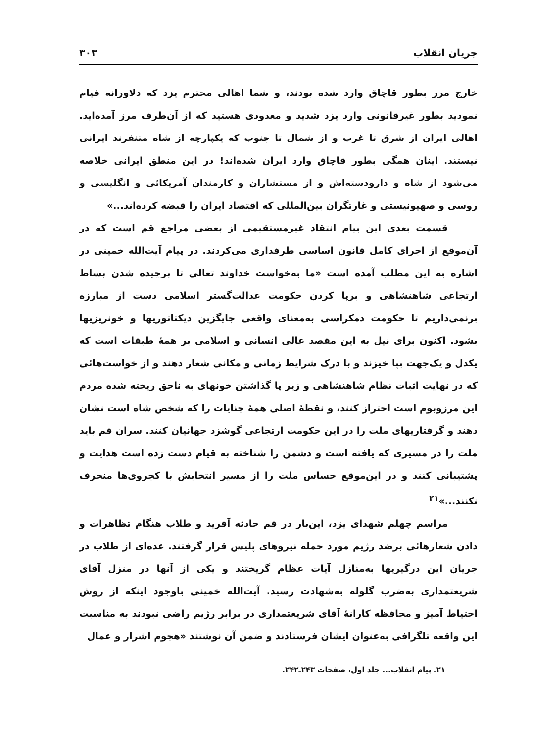جریان انقلاب ۳۰۳
خارج مرز بطور قاچاق وارد شده بودند، و شما اهالی محترم یزد که دلاورانه قیام نمودید بطور غیرقانونی وارد یزد شدید و معدودی هستید که از آن‌طرف مرز آمده‌اید. اهالی ایران از شرق تا غرب و از شمال تا جنوب که یکپارچه از شاه متنفرند ایرانی نیستند. اینان همگی بطور قاچاق وارد ایران شده‌اند! در این منطق ایرانی خلاصه می‌شود از شاه و دارودسته‌اش و از مستشاران و کارمندان آمریکائی و انگلیسی و روسی و صهیونیستی و غارتگران بین‌المللی که اقتصاد ایران را قبضه کرده‌اند...»
قسمت بعدی این پیام انتقاد غیرمستقیمی از بعضی مراجع قم است که در آن‌موقع از اجرای کامل قانون اساسی طرفداری می‌کردند. در پیام آیت‌الله خمینی در اشاره به این مطلب آمده است «ما به‌خواست خداوند تعالی تا برچیده شدن بساط ارتجاعی شاهنشاهی و برپا کردن حکومت عدالت‌گستر اسلامی دست از مبارزه برنمی‌داریم تا حکومت دمکراسی به‌معنای واقعی جایگزین دیکتاتوریها و خونریزیها بشود. اکنون برای نیل به این مقصد عالی انسانی و اسلامی بر همهٔ طبقات است که یکدل و یک‌جهت بپا خیزند و با درک شرایط زمانی و مکانی شعار دهند و از خواست‌هائی که در نهایت اثبات نظام شاهنشاهی و زیر پا گذاشتن خونهای به ناحق ریخته شده مردم این مرزوبوم است احتراز کنند، و نقطهٔ اصلی همهٔ جنایات را که شخص شاه است نشان دهند و گرفتاریهای ملت را در این حکومت ارتجاعی گوشزد جهانیان کنند. سران قم باید ملت را در مسیری که یافته است و دشمن را شناخته به قیام دست زده است هدایت و پشتیبانی کنند و در این‌موقع حساس ملت را از مسیر انتخابش با کجروی‌ها منحرف نکنند...»<sup>۲۱</sup>
مراسم چهلم شهدای یزد، این‌بار در قم حادثه آفرید و طلاب هنگام تظاهرات و دادن شعارهائی برضد رژیم مورد حمله نیروهای پلیس قرار گرفتند. عده‌ای از طلاب در جریان این درگیریها به‌منازل آیات عظام گریختند و یکی از آنها در منزل آقای شریعتمداری به‌ضرب گلوله به‌شهادت رسید. آیت‌الله خمینی باوجود اینکه از روش احتیاط آمیز و محافظه کارانهٔ آقای شریعتمداری در برابر رژیم راضی نبودند به مناسبت این واقعه تلگرافی به‌عنوان ایشان فرستادند و ضمن آن نوشتند «هجوم اشرار و عمال
۲۱ـ پیام انقلاب... جلد اول، صفحات ۲۴۳ـ۲۴۲.